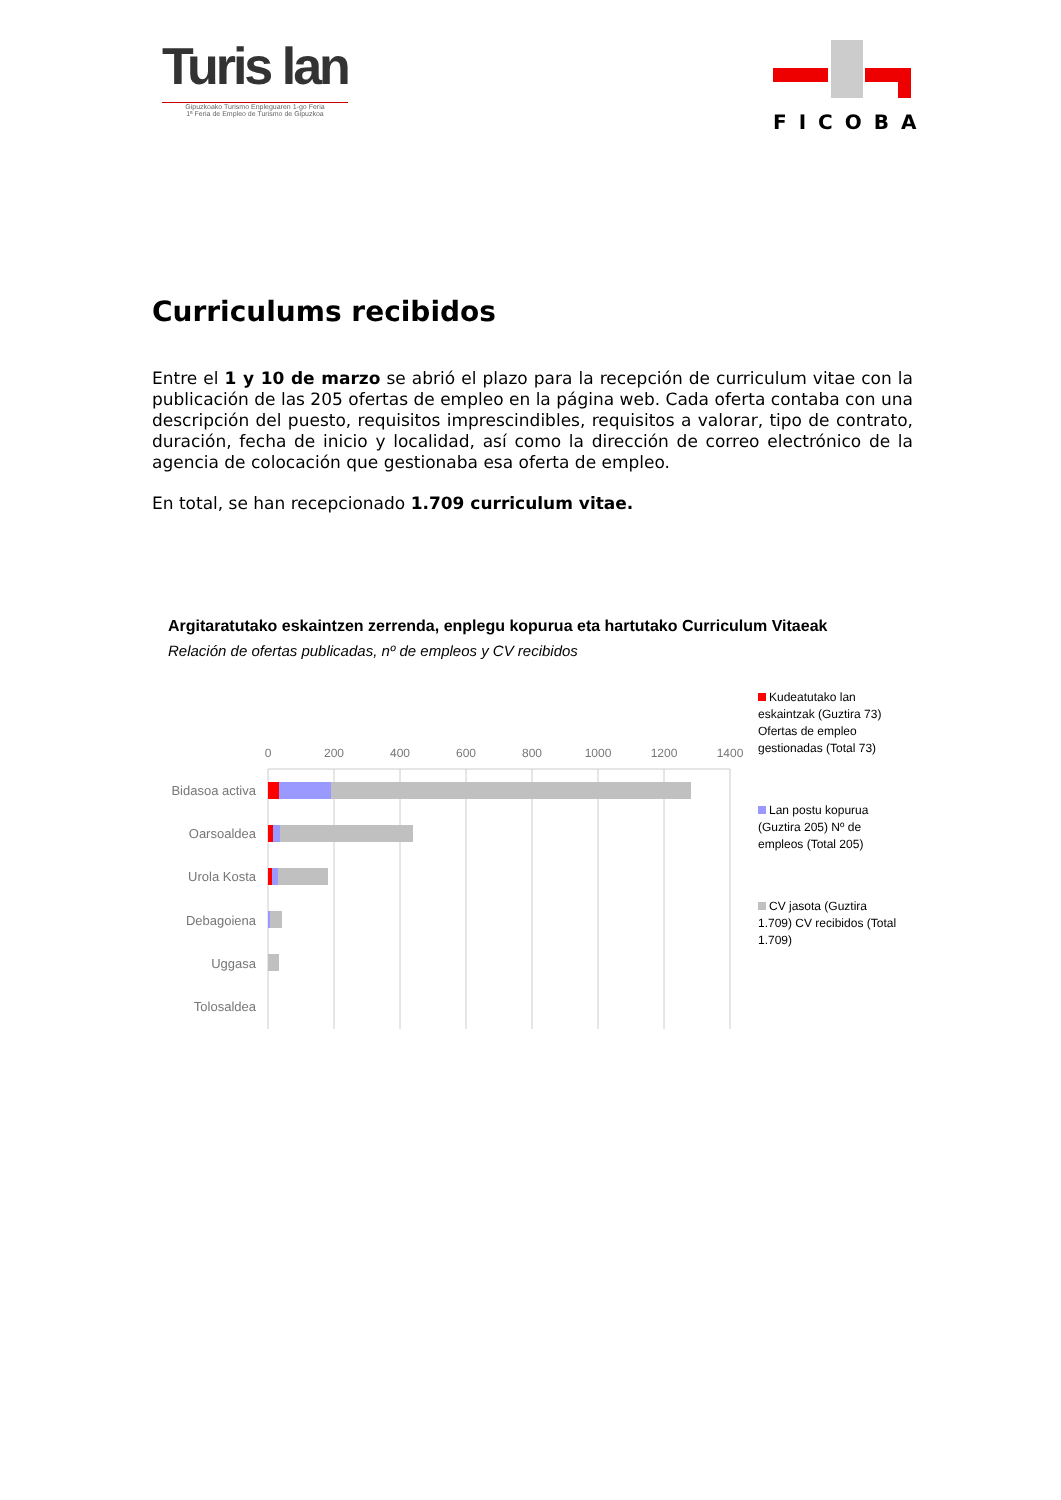Turis lan
Gipuzkoako Turismo Enpleguaren 1-go Feria
1ª Feria de Empleo de Turismo de Gipuzkoa
FICOBA
Curriculums recibidos
Entre el 1 y 10 de marzo se abrió el plazo para la recepción de curriculum vitae con la publicación de las 205 ofertas de empleo en la página web. Cada oferta contaba con una descripción del puesto, requisitos imprescindibles, requisitos a valorar, tipo de contrato, duración, fecha de inicio y localidad, así como la dirección de correo electrónico de la agencia de colocación que gestionaba esa oferta de empleo.
En total, se han recepcionado 1.709 curriculum vitae.
Argitaratutako eskaintzen zerrenda, enplegu kopurua eta hartutako Curriculum Vitaeak
Relación de ofertas publicadas, nº de empleos y CV recibidos
0
200
400
600
800
1000
1200
1400
Bidasoa activa
Oarsoaldea
Urola Kosta
Debagoiena
Uggasa
Tolosaldea
Kudeatutako lan eskaintzak (Guztira 73) Ofertas de empleo gestionadas (Total 73)
Lan postu kopurua (Guztira 205) Nº de empleos (Total 205)
CV jasota (Guztira 1.709) CV recibidos (Total 1.709)